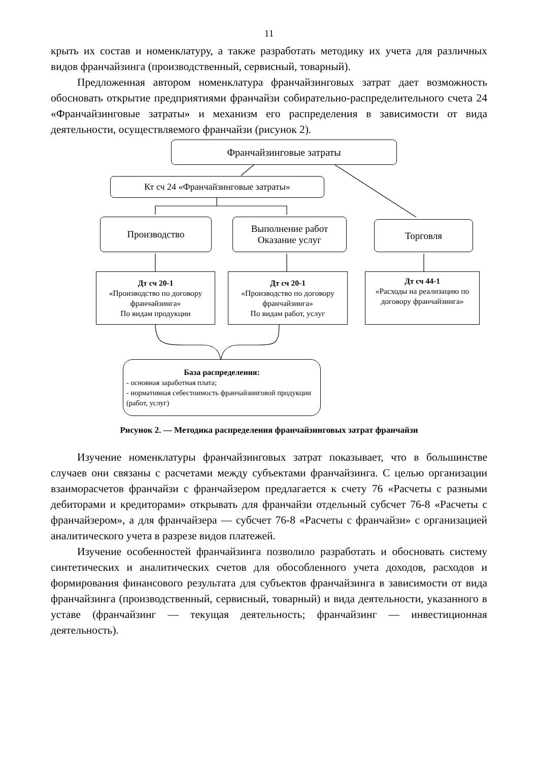11
крыть их состав и номенклатуру, а также разработать методику их учета для различных видов франчайзинга (производственный, сервисный, товарный).
Предложенная автором номенклатура франчайзинговых затрат дает возможность обосновать открытие предприятиями франчайзи собирательно-распределительного счета 24 «Франчайзинговые затраты» и механизм его распределения в зависимости от вида деятельности, осуществляемого франчайзи (рисунок 2).
Франчайзинговые затраты
Кт сч 24 «Франчайзинговые затраты»
Производство
Выполнение работ
Оказание услуг
Торговля
Дт сч 20-1
«Производство по договору франчайзинга»
По видам продукции
Дт сч 20-1
«Производство по договору франчайзинга»
По видам работ, услуг
Дт сч 44-1
«Расходы на реализацию по договору франчайзинга»
База распределения:
- основная заработная плата;
- нормативная себестоимость франчайзинговой продукции (работ, услуг)
Рисунок 2. — Методика распределения франчайзинговых затрат франчайзи
Изучение номенклатуры франчайзинговых затрат показывает, что в большинстве случаев они связаны с расчетами между субъектами франчайзинга. С целью организации взаиморасчетов франчайзи с франчайзером предлагается к счету 76 «Расчеты с разными дебиторами и кредиторами» открывать для франчайзи отдельный субсчет 76-8 «Расчеты с франчайзером», а для франчайзера — субсчет 76-8 «Расчеты с франчайзи» с организацией аналитического учета в разрезе видов платежей.
Изучение особенностей франчайзинга позволило разработать и обосновать систему синтетических и аналитических счетов для обособленного учета доходов, расходов и формирования финансового результата для субъектов франчайзинга в зависимости от вида франчайзинга (производственный, сервисный, товарный) и вида деятельности, указанного в уставе (франчайзинг — текущая деятельность; франчайзинг — инвестиционная деятельность).